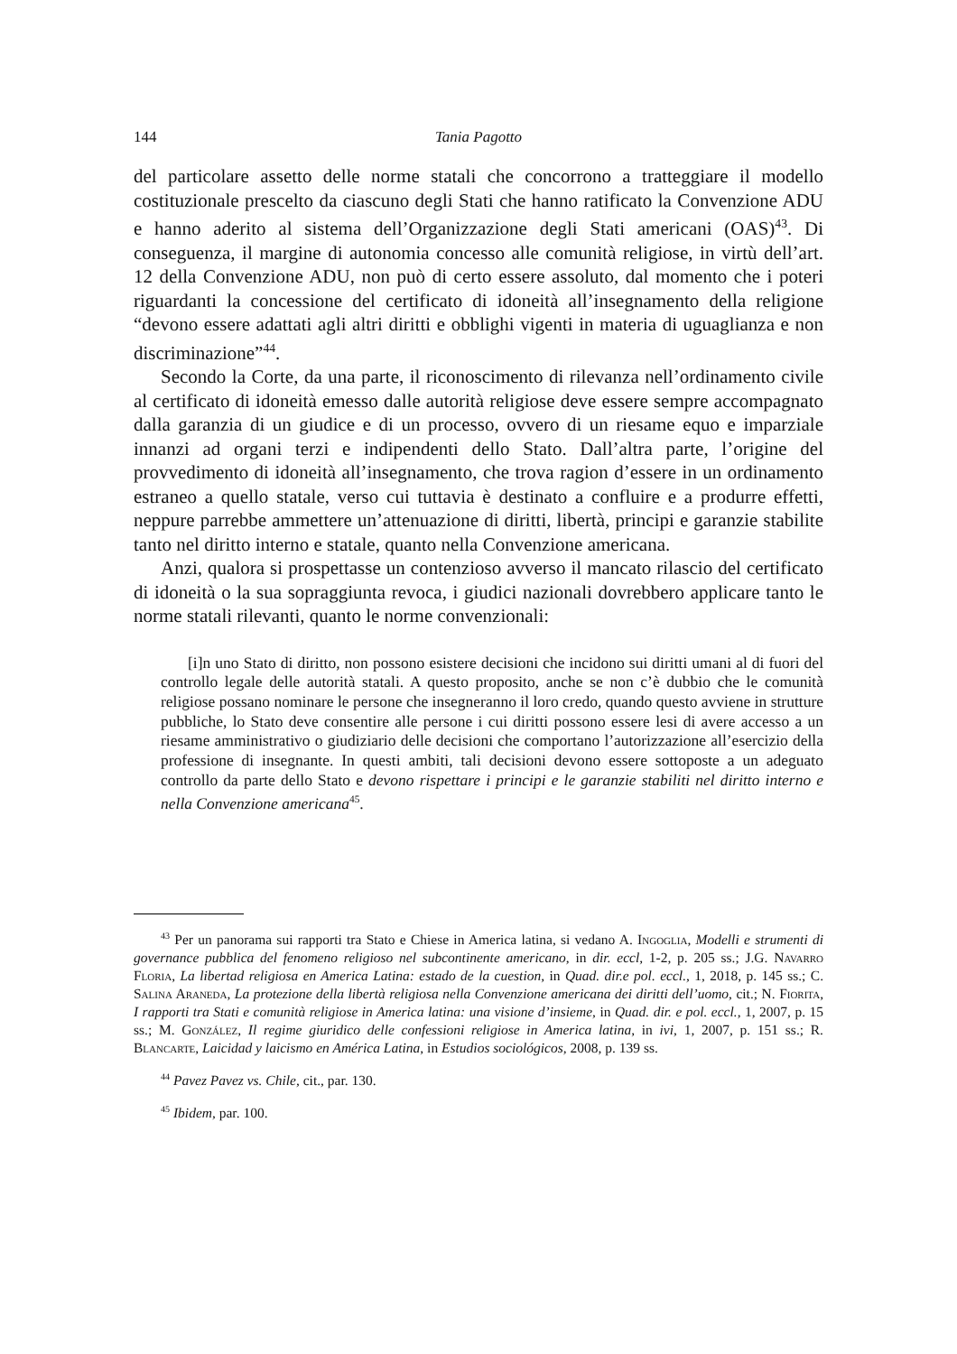144 Tania Pagotto
del particolare assetto delle norme statali che concorrono a tratteggiare il modello costituzionale prescelto da ciascuno degli Stati che hanno ratificato la Convenzione ADU e hanno aderito al sistema dell’Organizzazione degli Stati americani (OAS)<sup>43</sup>. Di conseguenza, il margine di autonomia concesso alle comunità religiose, in virtù dell’art. 12 della Convenzione ADU, non può di certo essere assoluto, dal momento che i poteri riguardanti la concessione del certificato di idoneità all’insegnamento della religione “devono essere adattati agli altri diritti e obblighi vigenti in materia di uguaglianza e non discriminazione”<sup>44</sup>.
Secondo la Corte, da una parte, il riconoscimento di rilevanza nell’ordinamento civile al certificato di idoneità emesso dalle autorità religiose deve essere sempre accompagnato dalla garanzia di un giudice e di un processo, ovvero di un riesame equo e imparziale innanzi ad organi terzi e indipendenti dello Stato. Dall’altra parte, l’origine del provvedimento di idoneità all’insegnamento, che trova ragion d’essere in un ordinamento estraneo a quello statale, verso cui tuttavia è destinato a confluire e a produrre effetti, neppure parrebbe ammettere un’attenuazione di diritti, libertà, principi e garanzie stabilite tanto nel diritto interno e statale, quanto nella Convenzione americana.
Anzi, qualora si prospettasse un contenzioso avverso il mancato rilascio del certificato di idoneità o la sua sopraggiunta revoca, i giudici nazionali dovrebbero applicare tanto le norme statali rilevanti, quanto le norme convenzionali:
[i]n uno Stato di diritto, non possono esistere decisioni che incidono sui diritti umani al di fuori del controllo legale delle autorità statali. A questo proposito, anche se non c’è dubbio che le comunità religiose possano nominare le persone che insegneranno il loro credo, quando questo avviene in strutture pubbliche, lo Stato deve consentire alle persone i cui diritti possono essere lesi di avere accesso a un riesame amministrativo o giudiziario delle decisioni che comportano l’autorizzazione all’esercizio della professione di insegnante. In questi ambiti, tali decisioni devono essere sottoposte a un adeguato controllo da parte dello Stato e devono rispettare i principi e le garanzie stabiliti nel diritto interno e nella Convenzione americana<sup>45</sup>.
<sup>43</sup> Per un panorama sui rapporti tra Stato e Chiese in America latina, si vedano A. Ingoglia, Modelli e strumenti di governance pubblica del fenomeno religioso nel subcontinente americano, in dir. eccl, 1-2, p. 205 ss.; J.G. Navarro Floria, La libertad religiosa en America Latina: estado de la cuestion, in Quad. dir.e pol. eccl., 1, 2018, p. 145 ss.; C. Salina Araneda, La protezione della libertà religiosa nella Convenzione americana dei diritti dell’uomo, cit.; N. Fiorita, I rapporti tra Stati e comunità religiose in America latina: una visione d’insieme, in Quad. dir. e pol. eccl., 1, 2007, p. 15 ss.; M. González, Il regime giuridico delle confessioni religiose in America latina, in ivi, 1, 2007, p. 151 ss.; R. Blancarte, Laicidad y laicismo en América Latina, in Estudios sociológicos, 2008, p. 139 ss.
<sup>44</sup> Pavez Pavez vs. Chile, cit., par. 130.
<sup>45</sup> Ibidem, par. 100.